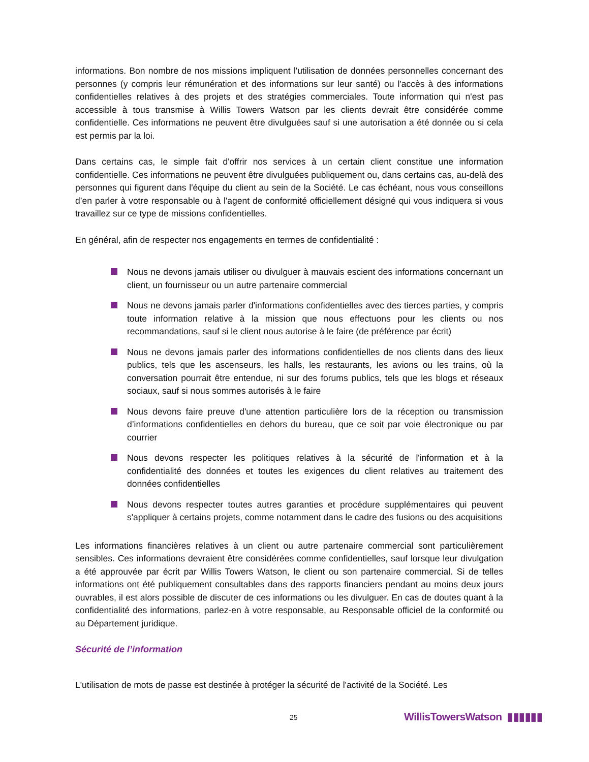informations. Bon nombre de nos missions impliquent l'utilisation de données personnelles concernant des personnes (y compris leur rémunération et des informations sur leur santé) ou l'accès à des informations confidentielles relatives à des projets et des stratégies commerciales. Toute information qui n'est pas accessible à tous transmise à Willis Towers Watson par les clients devrait être considérée comme confidentielle. Ces informations ne peuvent être divulguées sauf si une autorisation a été donnée ou si cela est permis par la loi.
Dans certains cas, le simple fait d'offrir nos services à un certain client constitue une information confidentielle. Ces informations ne peuvent être divulguées publiquement ou, dans certains cas, au-delà des personnes qui figurent dans l'équipe du client au sein de la Société. Le cas échéant, nous vous conseillons d’en parler à votre responsable ou à l'agent de conformité officiellement désigné qui vous indiquera si vous travaillez sur ce type de missions confidentielles.
En général, afin de respecter nos engagements en termes de confidentialité :
Nous ne devons jamais utiliser ou divulguer à mauvais escient des informations concernant un client, un fournisseur ou un autre partenaire commercial
Nous ne devons jamais parler d'informations confidentielles avec des tierces parties, y compris toute information relative à la mission que nous effectuons pour les clients ou nos recommandations, sauf si le client nous autorise à le faire (de préférence par écrit)
Nous ne devons jamais parler des informations confidentielles de nos clients dans des lieux publics, tels que les ascenseurs, les halls, les restaurants, les avions ou les trains, où la conversation pourrait être entendue, ni sur des forums publics, tels que les blogs et réseaux sociaux, sauf si nous sommes autorisés à le faire
Nous devons faire preuve d'une attention particulière lors de la réception ou transmission d’informations confidentielles en dehors du bureau, que ce soit par voie électronique ou par courrier
Nous devons respecter les politiques relatives à la sécurité de l'information et à la confidentialité des données et toutes les exigences du client relatives au traitement des données confidentielles
Nous devons respecter toutes autres garanties et procédure supplémentaires qui peuvent s'appliquer à certains projets, comme notamment dans le cadre des fusions ou des acquisitions
Les informations financières relatives à un client ou autre partenaire commercial sont particulièrement sensibles. Ces informations devraient être considérées comme confidentielles, sauf lorsque leur divulgation a été approuvée par écrit par Willis Towers Watson, le client ou son partenaire commercial. Si de telles informations ont été publiquement consultables dans des rapports financiers pendant au moins deux jours ouvrables, il est alors possible de discuter de ces informations ou les divulguer. En cas de doutes quant à la confidentialité des informations, parlez-en à votre responsable, au Responsable officiel de la conformité ou au Département juridique.
Sécurité de l’information
L'utilisation de mots de passe est destinée à protéger la sécurité de l'activité de la Société. Les
25 WillisTowersWatson ▮▮▮▮▮▮